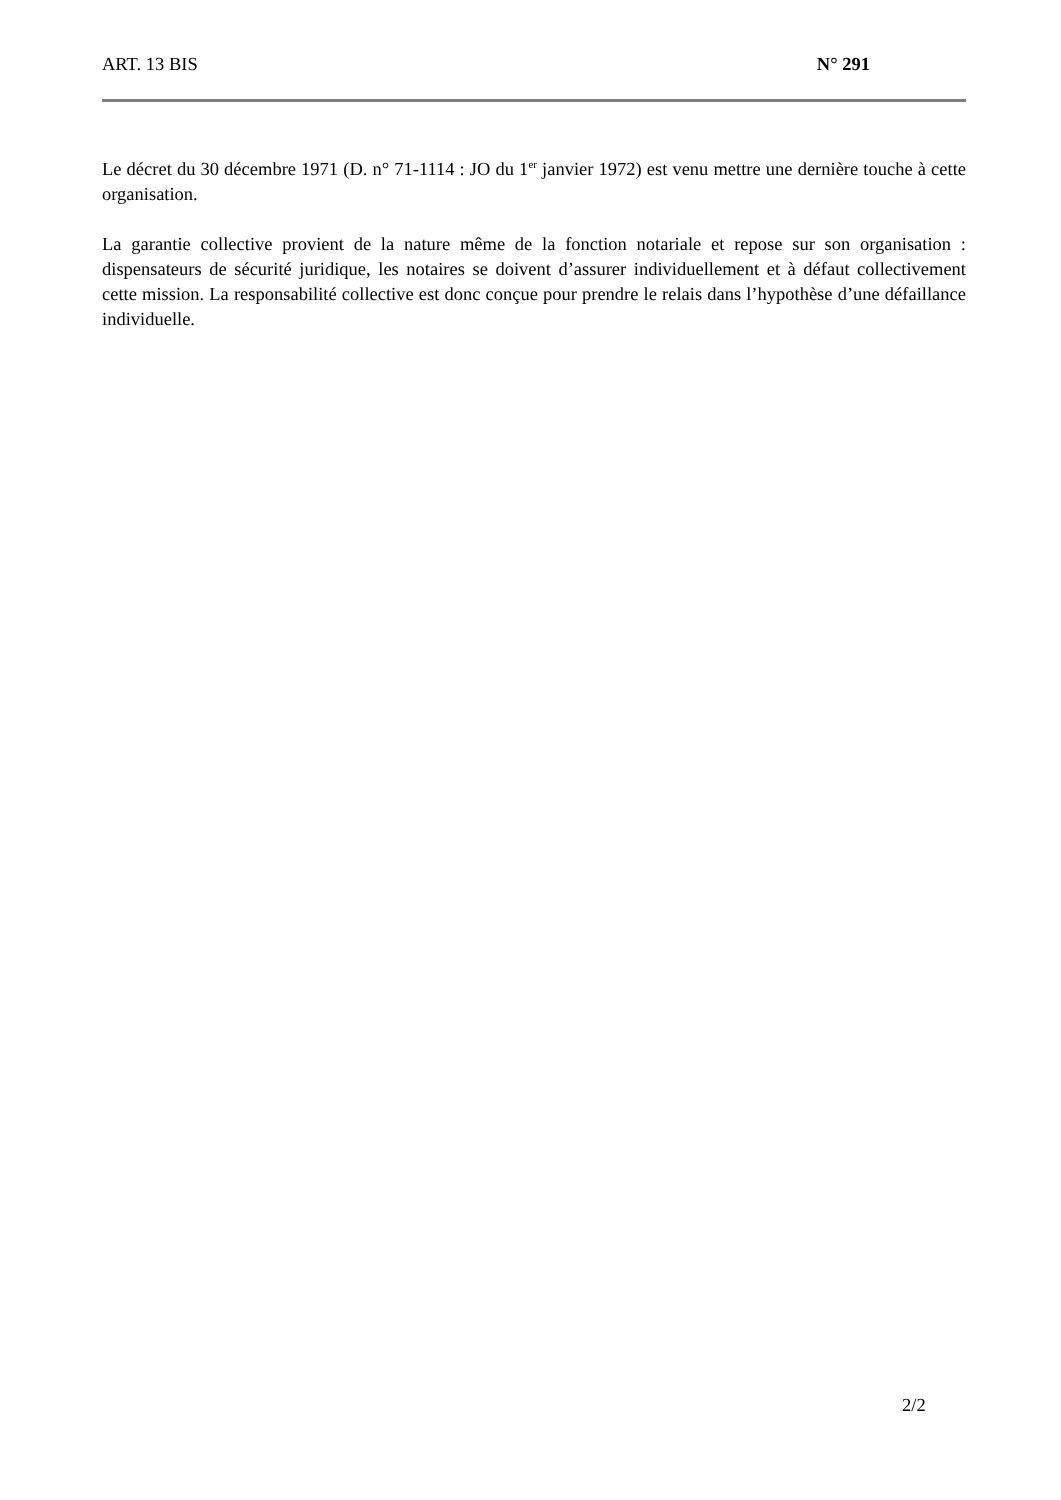ART. 13 BIS N° 291
Le décret du 30 décembre 1971 (D. n° 71-1114 : JO du 1<sup>er</sup> janvier 1972) est venu mettre une dernière touche à cette organisation.
La garantie collective provient de la nature même de la fonction notariale et repose sur son organisation : dispensateurs de sécurité juridique, les notaires se doivent d’assurer individuellement et à défaut collectivement cette mission. La responsabilité collective est donc conçue pour prendre le relais dans l’hypothèse d’une défaillance individuelle.
2/2